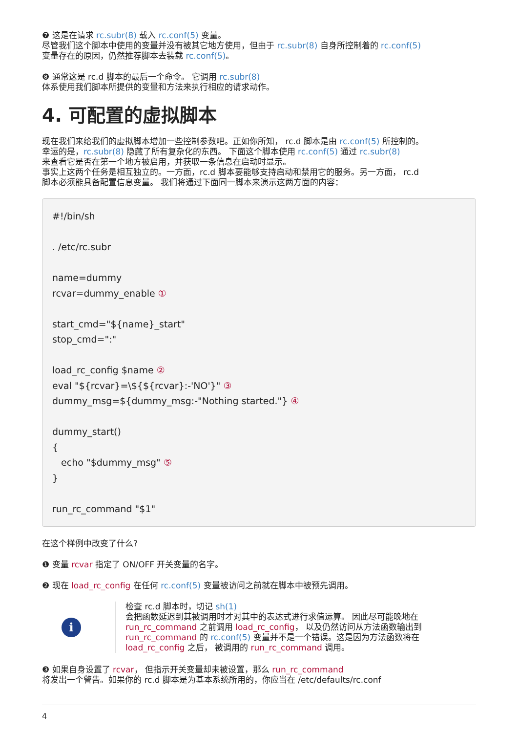❼ 这是在请求 rc.subr(8) 载入 rc.conf(5) 变量。
尽管我们这个脚本中使用的变量并没有被其它地方使用，但由于 rc.subr(8) 自身所控制着的 rc.conf(5)
变量存在的原因，仍然推荐脚本去装载 rc.conf(5)。
❽ 通常这是 rc.d 脚本的最后一个命令。 它调用 rc.subr(8)
体系使用我们脚本所提供的变量和方法来执行相应的请求动作。
4. 可配置的虚拟脚本
现在我们来给我们的虚拟脚本增加一些控制参数吧。正如你所知， rc.d 脚本是由 rc.conf(5) 所控制的。
幸运的是，rc.subr(8) 隐藏了所有复杂化的东西。 下面这个脚本使用 rc.conf(5) 通过 rc.subr(8)
来查看它是否在第一个地方被启用，并获取一条信息在启动时显示。
事实上这两个任务是相互独立的。一方面，rc.d 脚本要能够支持启动和禁用它的服务。另一方面， rc.d
脚本必须能具备配置信息变量。 我们将通过下面同一脚本来演示这两方面的内容：
#!/bin/sh

. /etc/rc.subr

name=dummy
rcvar=dummy_enable ①

start_cmd="${name}_start"
stop_cmd=":"

load_rc_config $name ②
eval "${rcvar}=\${${rcvar}:-'NO'}" ③
dummy_msg=${dummy_msg:-"Nothing started."} ④

dummy_start()
{
   echo "$dummy_msg" ⑤
}

run_rc_command "$1"
在这个样例中改变了什么?
❶ 变量 rcvar 指定了 ON/OFF 开关变量的名字。
❷ 现在 load_rc_config 在任何 rc.conf(5) 变量被访问之前就在脚本中被预先调用。
i
检查 rc.d 脚本时，切记 sh(1)
会把函数延迟到其被调用时才对其中的表达式进行求值运算。 因此尽可能晚地在
run_rc_command 之前调用 load_rc_config， 以及仍然访问从方法函数输出到
run_rc_command 的 rc.conf(5) 变量并不是一个错误。这是因为方法函数将在
load_rc_config 之后， 被调用的 run_rc_command 调用。
❸ 如果自身设置了 rcvar， 但指示开关变量却未被设置，那么 run_rc_command
将发出一个警告。如果你的 rc.d 脚本是为基本系统所用的，你应当在 /etc/defaults/rc.conf
4